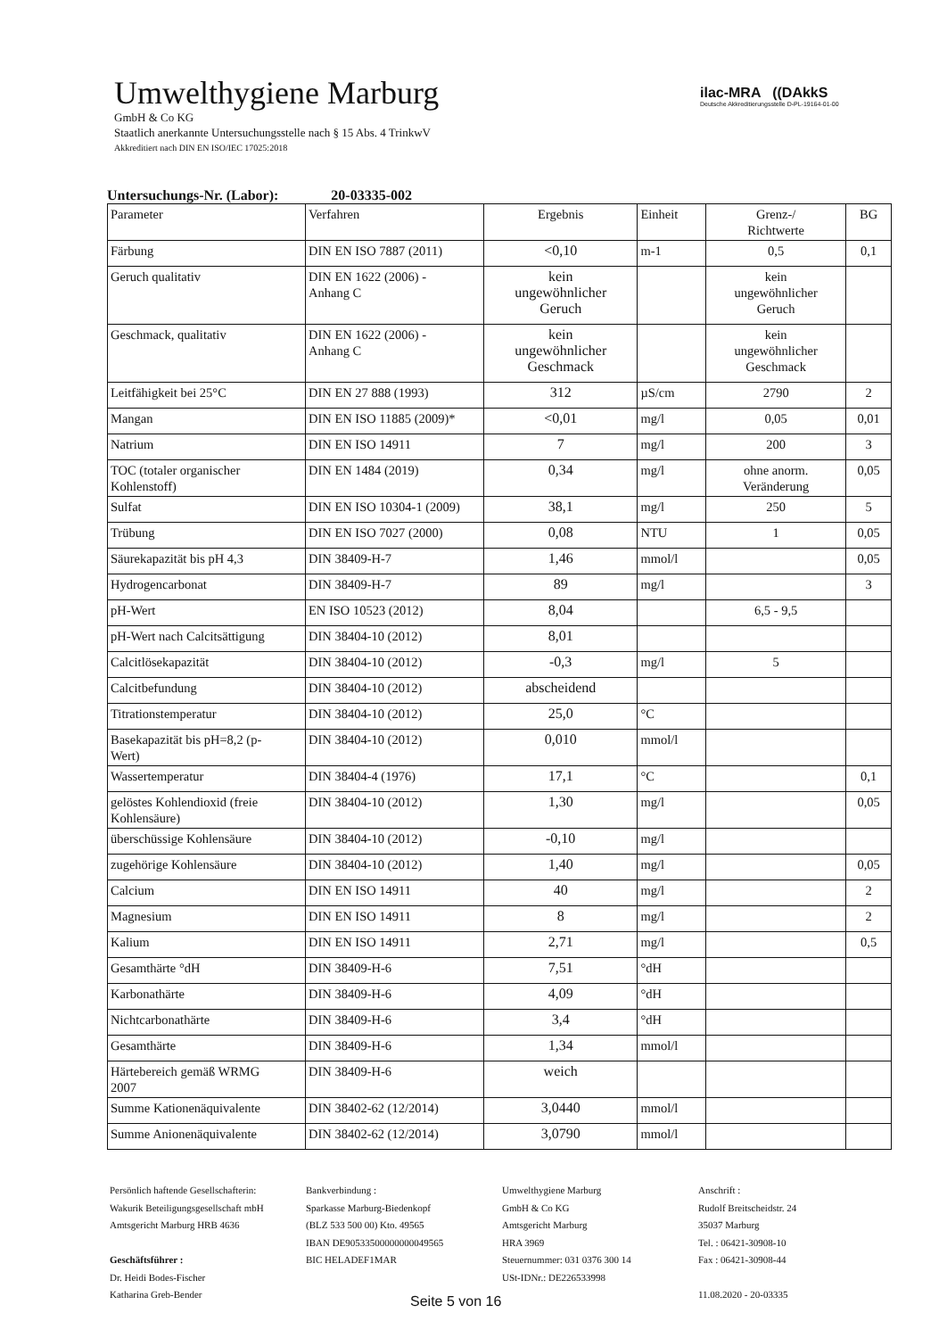Umwelthygiene Marburg
GmbH & Co KG
Staatlich anerkannte Untersuchungsstelle nach § 15 Abs. 4 TrinkwV
Akkreditiert nach DIN EN ISO/IEC 17025:2018
ilac-MRA ((DAkkS
Deutsche Akkreditierungsstelle D-PL-19164-01-00
Untersuchungs-Nr. (Labor): 20-03335-002
| Parameter | Verfahren | Ergebnis | Einheit | Grenz-/ Richtwerte | BG |
| --- | --- | --- | --- | --- | --- |
| Färbung | DIN EN ISO 7887 (2011) | <0,10 | m-1 | 0,5 | 0,1 |
| Geruch qualitativ | DIN EN 1622 (2006) - Anhang C | kein ungewöhnlicher Geruch | | kein ungewöhnlicher Geruch | |
| Geschmack, qualitativ | DIN EN 1622 (2006) - Anhang C | kein ungewöhnlicher Geschmack | | kein ungewöhnlicher Geschmack | |
| Leitfähigkeit bei 25°C | DIN EN 27 888 (1993) | 312 | µS/cm | 2790 | 2 |
| Mangan | DIN EN ISO 11885 (2009)* | <0,01 | mg/l | 0,05 | 0,01 |
| Natrium | DIN EN ISO 14911 | 7 | mg/l | 200 | 3 |
| TOC (totaler organischer Kohlenstoff) | DIN EN 1484 (2019) | 0,34 | mg/l | ohne anorm. Veränderung | 0,05 |
| Sulfat | DIN EN ISO 10304-1 (2009) | 38,1 | mg/l | 250 | 5 |
| Trübung | DIN EN ISO 7027 (2000) | 0,08 | NTU | 1 | 0,05 |
| Säurekapazität bis pH 4,3 | DIN 38409-H-7 | 1,46 | mmol/l | | 0,05 |
| Hydrogencarbonat | DIN 38409-H-7 | 89 | mg/l | | 3 |
| pH-Wert | EN ISO 10523 (2012) | 8,04 | | 6,5 - 9,5 | |
| pH-Wert nach Calcitsättigung | DIN 38404-10 (2012) | 8,01 | | | |
| Calcitlösekapazität | DIN 38404-10 (2012) | -0,3 | mg/l | 5 | |
| Calcitbefundung | DIN 38404-10 (2012) | abscheidend | | | |
| Titrationstemperatur | DIN 38404-10 (2012) | 25,0 | °C | | |
| Basekapazität bis pH=8,2 (p- Wert) | DIN 38404-10 (2012) | 0,010 | mmol/l | | |
| Wassertemperatur | DIN 38404-4 (1976) | 17,1 | °C | | 0,1 |
| gelöstes Kohlendioxid (freie Kohlensäure) | DIN 38404-10 (2012) | 1,30 | mg/l | | 0,05 |
| überschüssige Kohlensäure | DIN 38404-10 (2012) | -0,10 | mg/l | | |
| zugehörige Kohlensäure | DIN 38404-10 (2012) | 1,40 | mg/l | | 0,05 |
| Calcium | DIN EN ISO 14911 | 40 | mg/l | | 2 |
| Magnesium | DIN EN ISO 14911 | 8 | mg/l | | 2 |
| Kalium | DIN EN ISO 14911 | 2,71 | mg/l | | 0,5 |
| Gesamthärte °dH | DIN 38409-H-6 | 7,51 | °dH | | |
| Karbonathärte | DIN 38409-H-6 | 4,09 | °dH | | |
| Nichtcarbonathärte | DIN 38409-H-6 | 3,4 | °dH | | |
| Gesamthärte | DIN 38409-H-6 | 1,34 | mmol/l | | |
| Härtebereich gemäß WRMG 2007 | DIN 38409-H-6 | weich | | | |
| Summe Kationenäquivalente | DIN 38402-62 (12/2014) | 3,0440 | mmol/l | | |
| Summe Anionenäquivalente | DIN 38402-62 (12/2014) | 3,0790 | mmol/l | | |
Persönlich haftende Gesellschafterin:
Wakurik Beteiligungsgesellschaft mbH
Amtsgericht Marburg HRB 4636
Geschäftsführer :
Dr. Heidi Bodes-Fischer
Katharina Greb-Bender
Bankverbindung :
Sparkasse Marburg-Biedenkopf
(BLZ 533 500 00) Kto. 49565
IBAN DE90533500000000049565
BIC HELADEF1MAR
Umwelthygiene Marburg
GmbH & Co KG
Amtsgericht Marburg
HRA 3969
Steuernummer: 031 0376 300 14
USt-IDNr.: DE226533998
Anschrift :
Rudolf Breitscheidstr. 24
35037 Marburg
Tel. : 06421-30908-10
Fax : 06421-30908-44
11.08.2020 - 20-03335
Seite 5 von 16